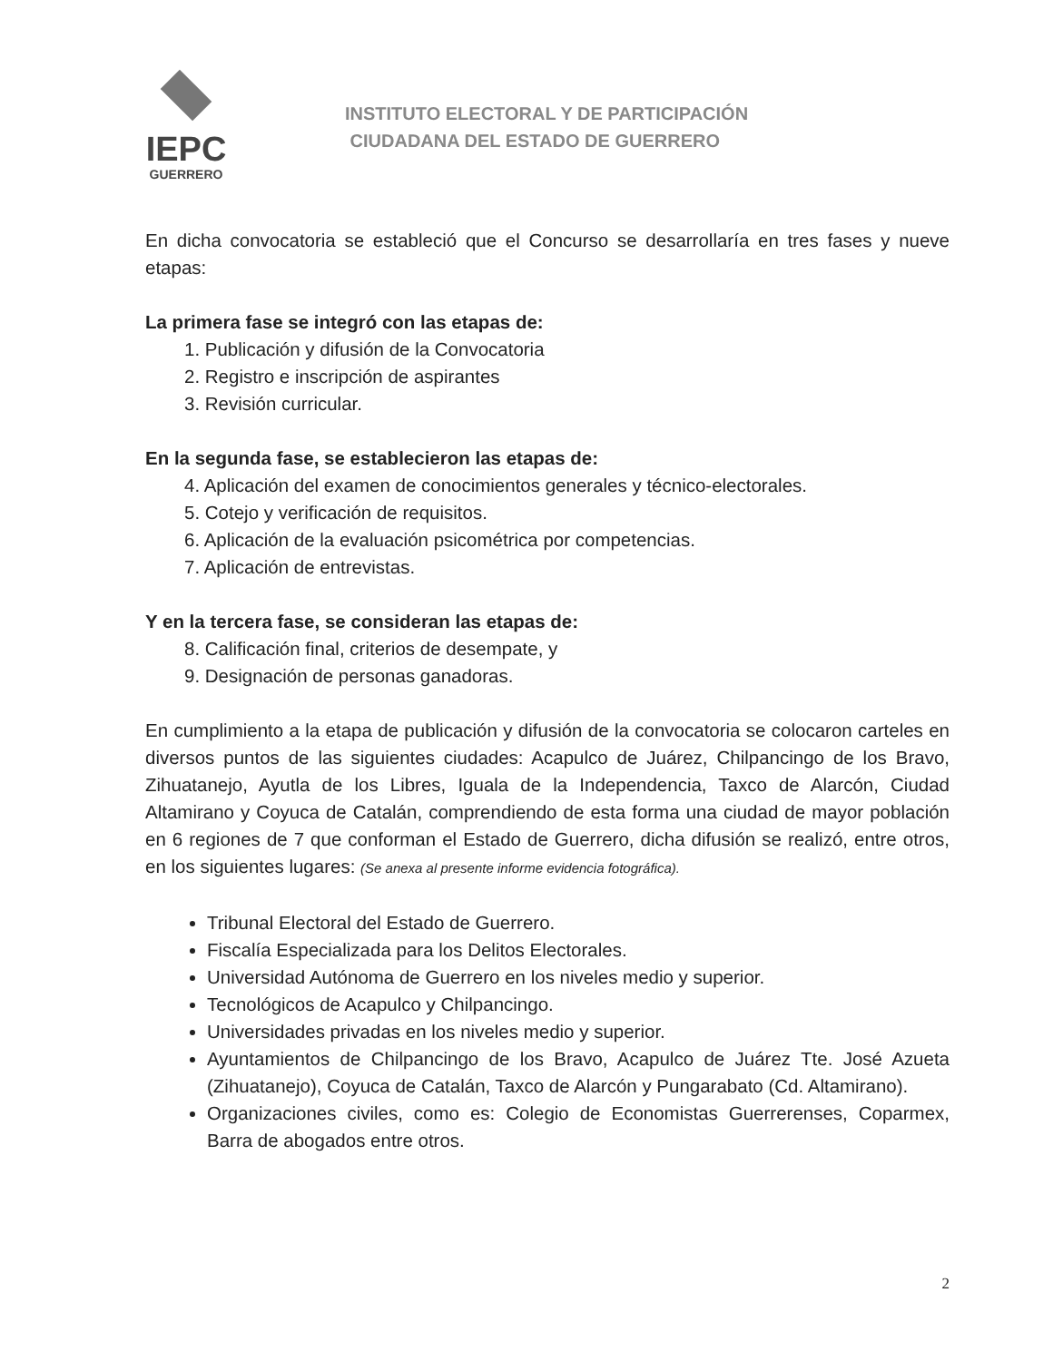IEPC
GUERRERO
INSTITUTO ELECTORAL Y DE PARTICIPACIÓN
CIUDADANA DEL ESTADO DE GUERRERO
En dicha convocatoria se estableció que el Concurso se desarrollaría en tres fases y nueve etapas:
La primera fase se integró con las etapas de:
1. Publicación y difusión de la Convocatoria
2. Registro e inscripción de aspirantes
3. Revisión curricular.
En la segunda fase, se establecieron las etapas de:
4. Aplicación del examen de conocimientos generales y técnico-electorales.
5. Cotejo y verificación de requisitos.
6. Aplicación de la evaluación psicométrica por competencias.
7. Aplicación de entrevistas.
Y en la tercera fase, se consideran las etapas de:
8. Calificación final, criterios de desempate, y
9. Designación de personas ganadoras.
En cumplimiento a la etapa de publicación y difusión de la convocatoria se colocaron carteles en diversos puntos de las siguientes ciudades: Acapulco de Juárez, Chilpancingo de los Bravo, Zihuatanejo, Ayutla de los Libres, Iguala de la Independencia, Taxco de Alarcón, Ciudad Altamirano y Coyuca de Catalán, comprendiendo de esta forma una ciudad de mayor población en 6 regiones de 7 que conforman el Estado de Guerrero, dicha difusión se realizó, entre otros, en los siguientes lugares: (Se anexa al presente informe evidencia fotográfica).
Tribunal Electoral del Estado de Guerrero.
Fiscalía Especializada para los Delitos Electorales.
Universidad Autónoma de Guerrero en los niveles medio y superior.
Tecnológicos de Acapulco y Chilpancingo.
Universidades privadas en los niveles medio y superior.
Ayuntamientos de Chilpancingo de los Bravo, Acapulco de Juárez Tte. José Azueta (Zihuatanejo), Coyuca de Catalán, Taxco de Alarcón y Pungarabato (Cd. Altamirano).
Organizaciones civiles, como es: Colegio de Economistas Guerrerenses, Coparmex, Barra de abogados entre otros.
2